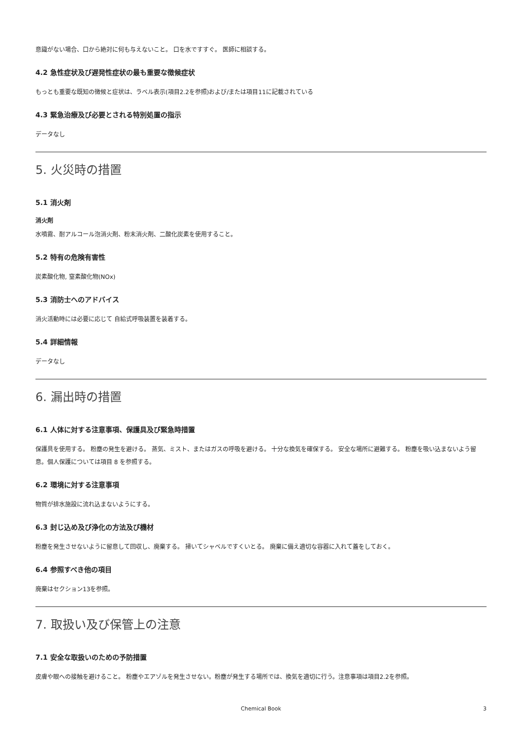意識がない場合、口から絶対に何も与えないこと。 口を水ですすぐ。 医師に相談する。
4.2 急性症状及び遅発性症状の最も重要な徴候症状
もっとも重要な既知の徴候と症状は、ラベル表示(項目2.2を参照)および/または項目11に記載されている
4.3 緊急治療及び必要とされる特別処置の指示
データなし
5. 火災時の措置
5.1 消火剤
消火剤
水噴霧、耐アルコール泡消火剤、粉末消火剤、二酸化炭素を使用すること。
5.2 特有の危険有害性
炭素酸化物, 窒素酸化物(NOx)
5.3 消防士へのアドバイス
消火活動時には必要に応じて 自給式呼吸装置を装着する。
5.4 詳細情報
データなし
6. 漏出時の措置
6.1 人体に対する注意事項、保護具及び緊急時措置
保護具を使用する。 粉塵の発生を避ける。 蒸気、ミスト、またはガスの呼吸を避ける。 十分な換気を確保する。 安全な場所に避難する。 粉塵を吸い込まないよう留意。個人保護については項目 8 を参照する。
6.2 環境に対する注意事項
物質が排水施設に流れ込まないようにする。
6.3 封じ込め及び浄化の方法及び機材
粉塵を発生させないように留意して回収し、廃棄する。 掃いてシャベルですくいとる。 廃棄に備え適切な容器に入れて蓋をしておく。
6.4 参照すべき他の項目
廃棄はセクション13を参照。
7. 取扱い及び保管上の注意
7.1 安全な取扱いのための予防措置
皮膚や眼への接触を避けること。 粉塵やエアゾルを発生させない。粉塵が発生する場所では、換気を適切に行う。注意事項は項目2.2を参照。
Chemical Book 3